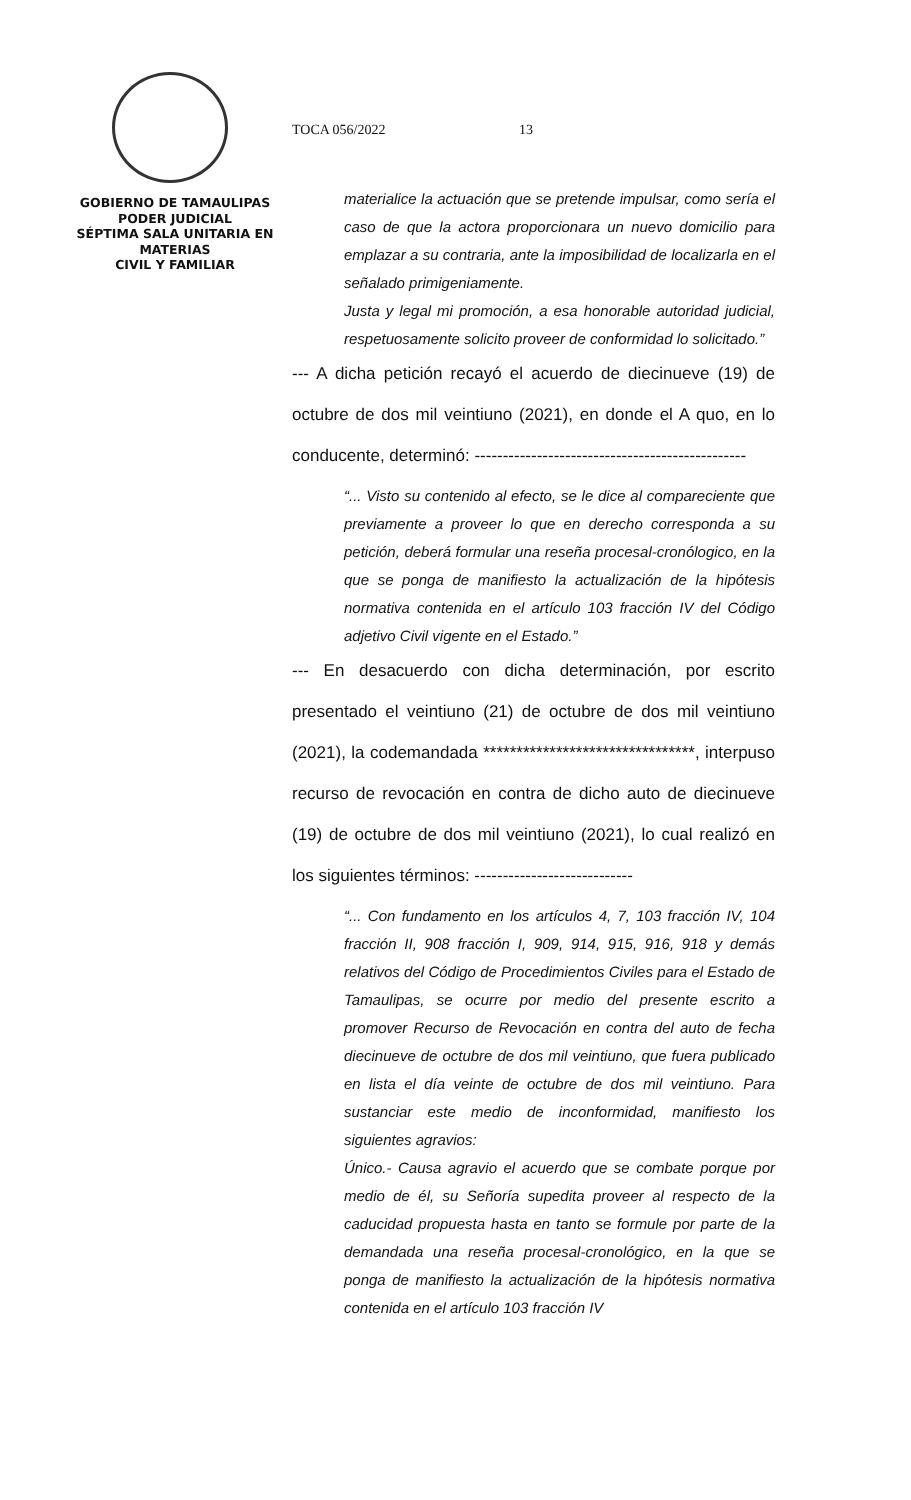GOBIERNO DE TAMAULIPAS
PODER JUDICIAL
SÉPTIMA SALA UNITARIA EN MATERIAS
CIVIL Y FAMILIAR
TOCA 056/2022 13
materialice la actuación que se pretende impulsar, como sería el caso de que la actora proporcionara un nuevo domicilio para emplazar a su contraria, ante la imposibilidad de localizarla en el señalado primigeniamente.
Justa y legal mi promoción, a esa honorable autoridad judicial, respetuosamente solicito proveer de conformidad lo solicitado.”
--- A dicha petición recayó el acuerdo de diecinueve (19) de octubre de dos mil veintiuno (2021), en donde el A quo, en lo conducente, determinó: ------------------------------------------------
“... Visto su contenido al efecto, se le dice al compareciente que previamente a proveer lo que en derecho corresponda a su petición, deberá formular una reseña procesal-cronólogico, en la que se ponga de manifiesto la actualización de la hipótesis normativa contenida en el artículo 103 fracción IV del Código adjetivo Civil vigente en el Estado.”
--- En desacuerdo con dicha determinación, por escrito presentado el veintiuno (21) de octubre de dos mil veintiuno (2021), la codemandada ********************************, interpuso recurso de revocación en contra de dicho auto de diecinueve (19) de octubre de dos mil veintiuno (2021), lo cual realizó en los siguientes términos: ----------------------------
“... Con fundamento en los artículos 4, 7, 103 fracción IV, 104 fracción II, 908 fracción I, 909, 914, 915, 916, 918 y demás relativos del Código de Procedimientos Civiles para el Estado de Tamaulipas, se ocurre por medio del presente escrito a promover Recurso de Revocación en contra del auto de fecha diecinueve de octubre de dos mil veintiuno, que fuera publicado en lista el día veinte de octubre de dos mil veintiuno. Para sustanciar este medio de inconformidad, manifiesto los siguientes agravios:
Único.- Causa agravio el acuerdo que se combate porque por medio de él, su Señoría supedita proveer al respecto de la caducidad propuesta hasta en tanto se formule por parte de la demandada una reseña procesal-cronológico, en la que se ponga de manifiesto la actualización de la hipótesis normativa contenida en el artículo 103 fracción IV